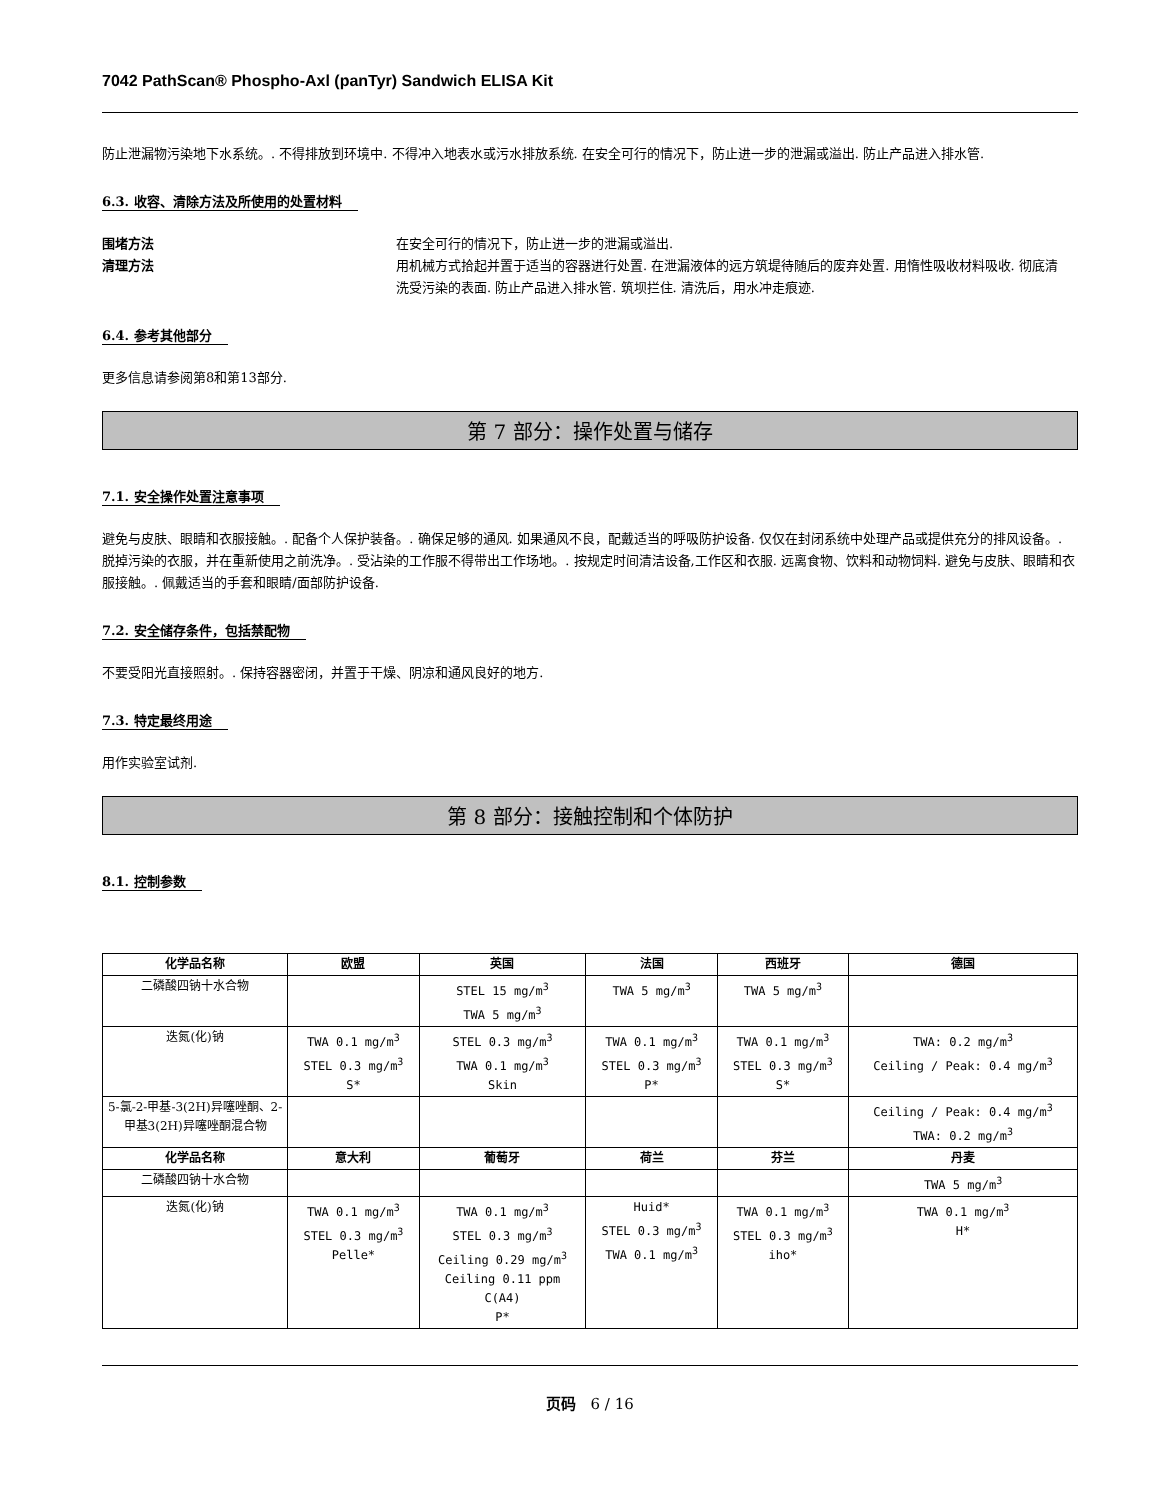7042 PathScan® Phospho-Axl (panTyr) Sandwich ELISA Kit
防止泄漏物污染地下水系统。. 不得排放到环境中. 不得冲入地表水或污水排放系统. 在安全可行的情况下，防止进一步的泄漏或溢出. 防止产品进入排水管.
6.3. 收容、清除方法及所使用的处置材料
围堵方法 在安全可行的情况下，防止进一步的泄漏或溢出.
清理方法 用机械方式拾起并置于适当的容器进行处置. 在泄漏液体的远方筑堤待随后的废弃处置. 用惰性吸收材料吸收. 彻底清洗受污染的表面. 防止产品进入排水管. 筑坝拦住. 清洗后，用水冲走痕迹.
6.4. 参考其他部分
更多信息请参阅第8和第13部分.
第 7 部分：操作处置与储存
7.1. 安全操作处置注意事项
避免与皮肤、眼睛和衣服接触。. 配备个人保护装备。. 确保足够的通风. 如果通风不良，配戴适当的呼吸防护设备. 仅仅在封闭系统中处理产品或提供充分的排风设备。. 脱掉污染的衣服，并在重新使用之前洗净。. 受沾染的工作服不得带出工作场地。. 按规定时间清洁设备,工作区和衣服. 远离食物、饮料和动物饲料. 避免与皮肤、眼睛和衣服接触。. 佩戴适当的手套和眼睛/面部防护设备.
7.2. 安全储存条件，包括禁配物
不要受阳光直接照射。. 保持容器密闭，并置于干燥、阴凉和通风良好的地方.
7.3. 特定最终用途
用作实验室试剂.
第 8 部分：接触控制和个体防护
8.1. 控制参数
| 化学品名称 | 欧盟 | 英国 | 法国 | 西班牙 | 德国 |
| --- | --- | --- | --- | --- | --- |
| 二磷酸四钠十水合物 | | STEL 15 mg/m<sup>3</sup> TWA 5 mg/m<sup>3</sup> | TWA 5 mg/m<sup>3</sup> | TWA 5 mg/m<sup>3</sup> | |
| 迭氮(化)钠 | TWA 0.1 mg/m<sup>3</sup> STEL 0.3 mg/m<sup>3</sup> S* | STEL 0.3 mg/m<sup>3</sup> TWA 0.1 mg/m<sup>3</sup> Skin | TWA 0.1 mg/m<sup>3</sup> STEL 0.3 mg/m<sup>3</sup> P* | TWA 0.1 mg/m<sup>3</sup> STEL 0.3 mg/m<sup>3</sup> S* | TWA: 0.2 mg/m<sup>3</sup> Ceiling / Peak: 0.4 mg/m<sup>3</sup> |
| 5-氯-2-甲基-3(2H)异噻唑酮、2-甲基3(2H)异噻唑酮混合物 | | | | | Ceiling / Peak: 0.4 mg/m<sup>3</sup> TWA: 0.2 mg/m<sup>3</sup> |
| 化学品名称 | 意大利 | 葡萄牙 | 荷兰 | 芬兰 | 丹麦 |
| 二磷酸四钠十水合物 | | | | | TWA 5 mg/m<sup>3</sup> |
| 迭氮(化)钠 | TWA 0.1 mg/m<sup>3</sup> STEL 0.3 mg/m<sup>3</sup> Pelle* | TWA 0.1 mg/m<sup>3</sup> STEL 0.3 mg/m<sup>3</sup> Ceiling 0.29 mg/m<sup>3</sup> Ceiling 0.11 ppm C(A4) P* | Huid* STEL 0.3 mg/m<sup>3</sup> TWA 0.1 mg/m<sup>3</sup> | TWA 0.1 mg/m<sup>3</sup> STEL 0.3 mg/m<sup>3</sup> iho* | TWA 0.1 mg/m<sup>3</sup> H* |
页码 6 / 16